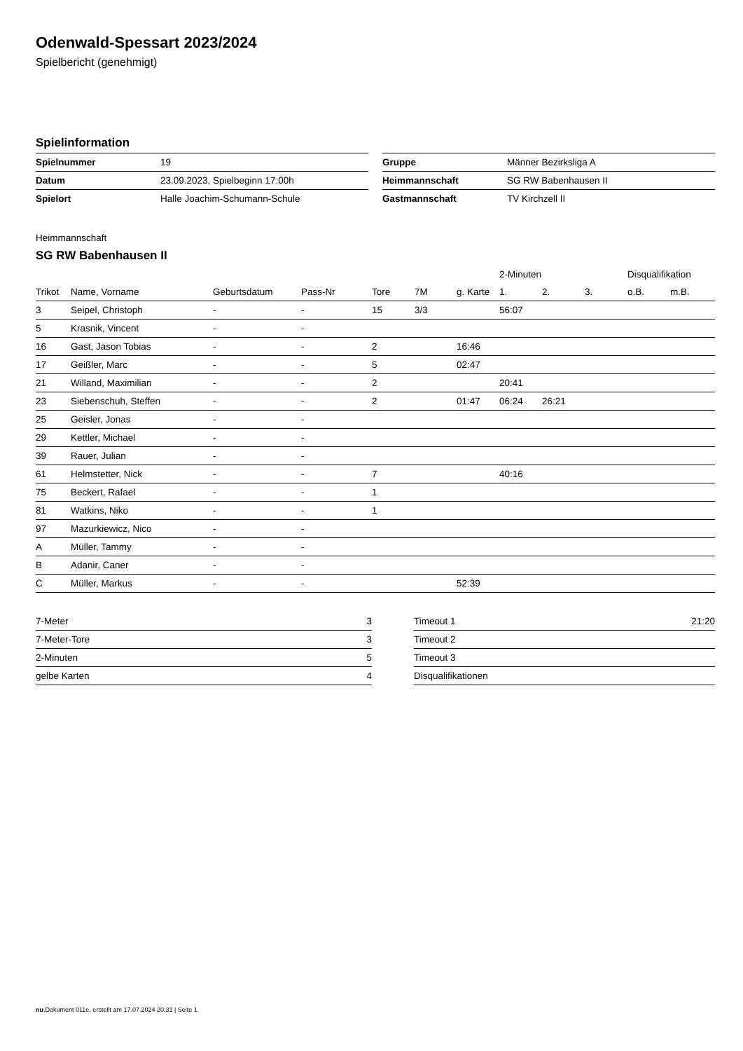Odenwald-Spessart 2023/2024
Spielbericht (genehmigt)
Spielinformation
| Spielnummer | 19 |
| Datum | 23.09.2023, Spielbeginn 17:00h |
| Spielort | Halle Joachim-Schumann-Schule |
| Gruppe | Männer Bezirksliga A |
| Heimmannschaft | SG RW Babenhausen II |
| Gastmannschaft | TV Kirchzell II |
Heimmannschaft
SG RW Babenhausen II
| | | | | | | | 2-Minuten | | | Disqualifikation | |
| --- | --- | --- | --- | --- | --- | --- | --- | --- | --- | --- | --- |
| Trikot | Name, Vorname | Geburtsdatum | Pass-Nr | Tore | 7M | g. Karte | 1. | 2. | 3. | o.B. | m.B. |
| 3 | Seipel, Christoph | - | - | 15 | 3/3 | | 56:07 | | | | |
| 5 | Krasnik, Vincent | - | - | | | | | | | | |
| 16 | Gast, Jason Tobias | - | - | 2 | | 16:46 | | | | | |
| 17 | Geißler, Marc | - | - | 5 | | 02:47 | | | | | |
| 21 | Willand, Maximilian | - | - | 2 | | | 20:41 | | | | |
| 23 | Siebenschuh, Steffen | - | - | 2 | | 01:47 | 06:24 | 26:21 | | | |
| 25 | Geisler, Jonas | - | - | | | | | | | | |
| 29 | Kettler, Michael | - | - | | | | | | | | |
| 39 | Rauer, Julian | - | - | | | | | | | | |
| 61 | Helmstetter, Nick | - | - | 7 | | | 40:16 | | | | |
| 75 | Beckert, Rafael | - | - | 1 | | | | | | | |
| 81 | Watkins, Niko | - | - | 1 | | | | | | | |
| 97 | Mazurkiewicz, Nico | - | - | | | | | | | | |
| A | Müller, Tammy | - | - | | | | | | | | |
| B | Adanir, Caner | - | - | | | | | | | | |
| C | Müller, Markus | - | - | | | 52:39 | | | | | |
| 7-Meter | 3 |
| 7-Meter-Tore | 3 |
| 2-Minuten | 5 |
| gelbe Karten | 4 |
| Timeout 1 | 21:20 |
| Timeout 2 | |
| Timeout 3 | |
| Disqualifikationen | |
nu.Dokument 011e, erstellt am 17.07.2024 20:31 | Seite 1